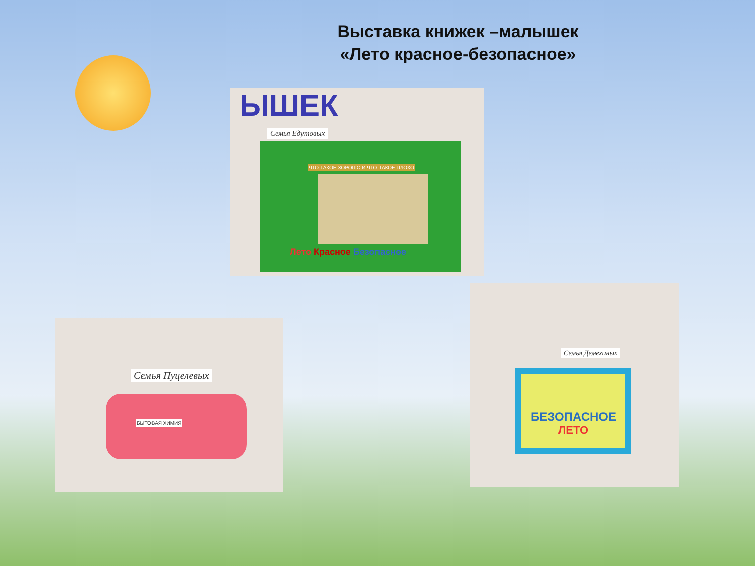Выставка книжек –малышек
«Лето красное-безопасное»
ЫШЕК
Семья Едутовых
ЧТО ТАКОЕ ХОРОШО И ЧТО ТАКОЕ ПЛОХО
Лето Красное Безопасное
Семья Пуцелевых
БЫТОВАЯ ХИМИЯ
Семья Демехиных
БЕЗОПАСНОЕ
ЛЕТО